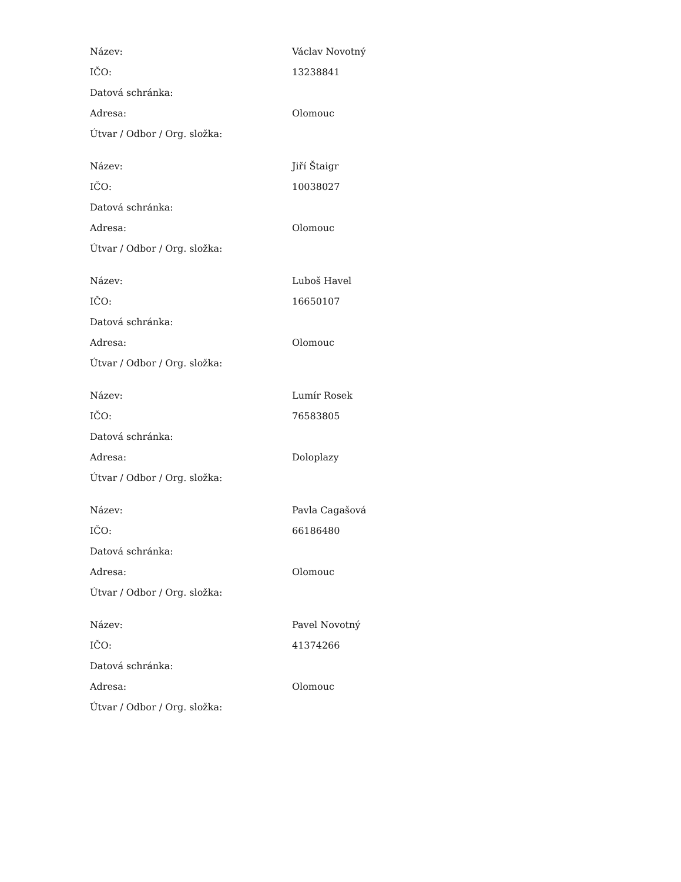| Název: | Václav Novotný |
| IČO: | 13238841 |
| Datová schránka: | |
| Adresa: | Olomouc |
| Útvar / Odbor / Org. složka: | |
| Název: | Jiří Štaigr |
| IČO: | 10038027 |
| Datová schránka: | |
| Adresa: | Olomouc |
| Útvar / Odbor / Org. složka: | |
| Název: | Luboš Havel |
| IČO: | 16650107 |
| Datová schránka: | |
| Adresa: | Olomouc |
| Útvar / Odbor / Org. složka: | |
| Název: | Lumír Rosek |
| IČO: | 76583805 |
| Datová schránka: | |
| Adresa: | Doloplazy |
| Útvar / Odbor / Org. složka: | |
| Název: | Pavla Cagašová |
| IČO: | 66186480 |
| Datová schránka: | |
| Adresa: | Olomouc |
| Útvar / Odbor / Org. složka: | |
| Název: | Pavel Novotný |
| IČO: | 41374266 |
| Datová schránka: | |
| Adresa: | Olomouc |
| Útvar / Odbor / Org. složka: | |